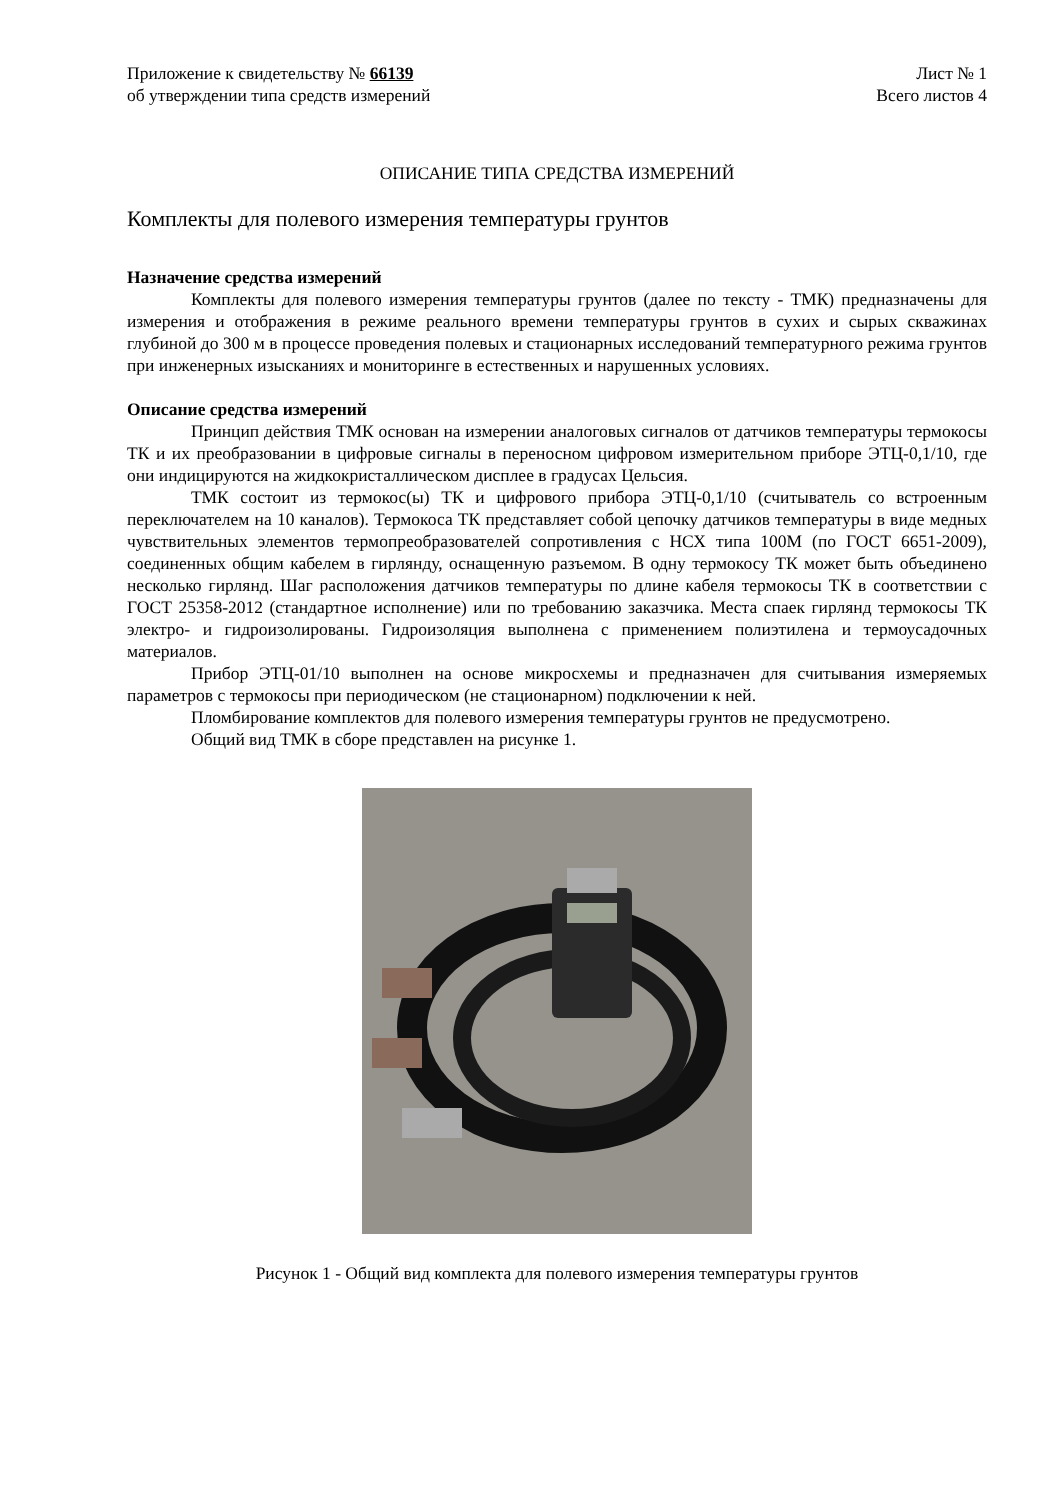Приложение к свидетельству № 66139
об утверждении типа средств измерений
Лист № 1
Всего листов 4
ОПИСАНИЕ ТИПА СРЕДСТВА ИЗМЕРЕНИЙ
Комплекты для полевого измерения температуры грунтов
Назначение средства измерений
Комплекты для полевого измерения температуры грунтов (далее по тексту - ТМК) предназначены для измерения и отображения в режиме реального времени температуры грунтов в сухих и сырых скважинах глубиной до 300 м в процессе проведения полевых и стационарных исследований температурного режима грунтов при инженерных изысканиях и мониторинге в естественных и нарушенных условиях.
Описание средства измерений
Принцип действия ТМК основан на измерении аналоговых сигналов от датчиков температуры термокосы ТК и их преобразовании в цифровые сигналы в переносном цифровом измерительном приборе ЭТЦ-0,1/10, где они индицируются на жидкокристаллическом дисплее в градусах Цельсия.
ТМК состоит из термокос(ы) ТК и цифрового прибора ЭТЦ-0,1/10 (считыватель со встроенным переключателем на 10 каналов). Термокоса ТК представляет собой цепочку датчиков температуры в виде медных чувствительных элементов термопреобразователей сопротивления с НСХ типа 100М (по ГОСТ 6651-2009), соединенных общим кабелем в гирлянду, оснащенную разъемом. В одну термокосу ТК может быть объединено несколько гирлянд. Шаг расположения датчиков температуры по длине кабеля термокосы ТК в соответствии с ГОСТ 25358-2012 (стандартное исполнение) или по требованию заказчика. Места спаек гирлянд термокосы ТК электро- и гидроизолированы. Гидроизоляция выполнена с применением полиэтилена и термоусадочных материалов.
Прибор ЭТЦ-01/10 выполнен на основе микросхемы и предназначен для считывания измеряемых параметров с термокосы при периодическом (не стационарном) подключении к ней.
Пломбирование комплектов для полевого измерения температуры грунтов не предусмотрено.
Общий вид ТМК в сборе представлен на рисунке 1.
Рисунок 1 - Общий вид комплекта для полевого измерения температуры грунтов